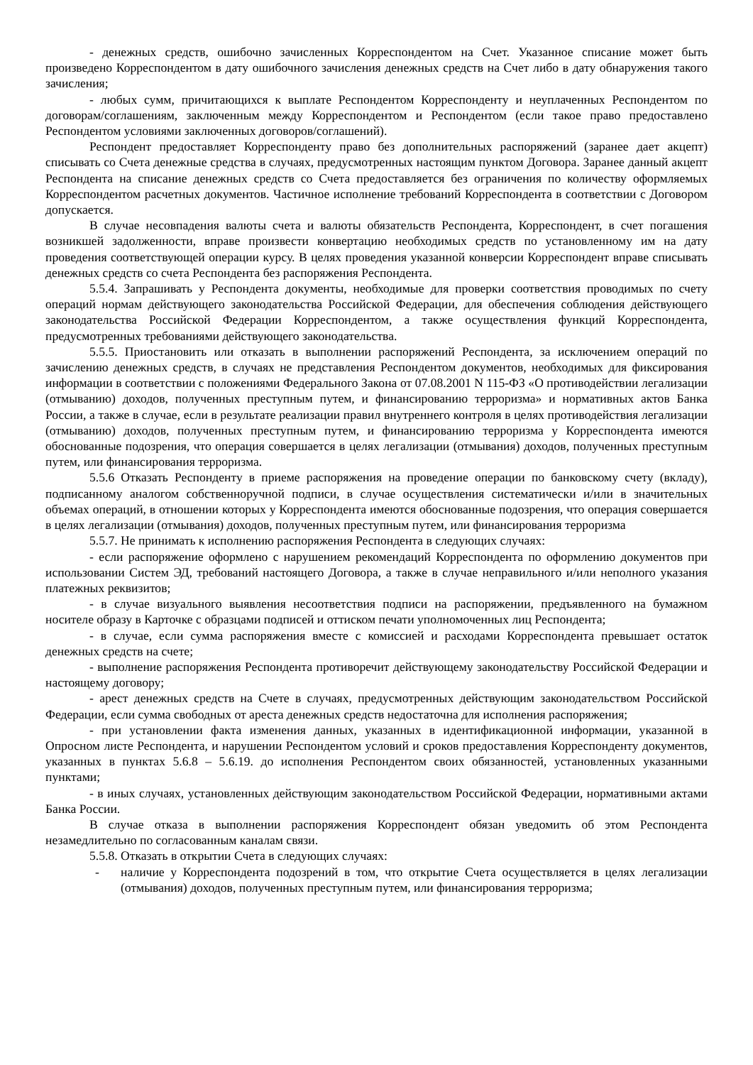- денежных средств, ошибочно зачисленных Корреспондентом на Счет. Указанное списание может быть произведено Корреспондентом в дату ошибочного зачисления денежных средств на Счет либо в дату обнаружения такого зачисления;
- любых сумм, причитающихся к выплате Респондентом Корреспонденту и неуплаченных Респондентом по договорам/соглашениям, заключенным между Корреспондентом и Респондентом (если такое право предоставлено Респондентом условиями заключенных договоров/соглашений).
Респондент предоставляет Корреспонденту право без дополнительных распоряжений (заранее дает акцепт) списывать со Счета денежные средства в случаях, предусмотренных настоящим пунктом Договора. Заранее данный акцепт Респондента на списание денежных средств со Счета предоставляется без ограничения по количеству оформляемых Корреспондентом расчетных документов. Частичное исполнение требований Корреспондента в соответствии с Договором допускается.
В случае несовпадения валюты счета и валюты обязательств Респондента, Корреспондент, в счет погашения возникшей задолженности, вправе произвести конвертацию необходимых средств по установленному им на дату проведения соответствующей операции курсу. В целях проведения указанной конверсии Корреспондент вправе списывать денежных средств со счета Респондента без распоряжения Респондента.
5.5.4. Запрашивать у Респондента документы, необходимые для проверки соответствия проводимых по счету операций нормам действующего законодательства Российской Федерации, для обеспечения соблюдения действующего законодательства Российской Федерации Корреспондентом, а также осуществления функций Корреспондента, предусмотренных требованиями действующего законодательства.
5.5.5. Приостановить или отказать в выполнении распоряжений Респондента, за исключением операций по зачислению денежных средств, в случаях не представления Респондентом документов, необходимых для фиксирования информации в соответствии с положениями Федерального Закона от 07.08.2001 N 115-ФЗ «О противодействии легализации (отмыванию) доходов, полученных преступным путем, и финансированию терроризма» и нормативных актов Банка России, а также в случае, если в результате реализации правил внутреннего контроля в целях противодействия легализации (отмыванию) доходов, полученных преступным путем, и финансированию терроризма у Корреспондента имеются обоснованные подозрения, что операция совершается в целях легализации (отмывания) доходов, полученных преступным путем, или финансирования терроризма.
5.5.6 Отказать Респонденту в приеме распоряжения на проведение операции по банковскому счету (вкладу), подписанному аналогом собственноручной подписи, в случае осуществления систематически и/или в значительных объемах операций, в отношении которых у Корреспондента имеются обоснованные подозрения, что операция совершается в целях легализации (отмывания) доходов, полученных преступным путем, или финансирования терроризма
5.5.7. Не принимать к исполнению распоряжения Респондента в следующих случаях:
- если распоряжение оформлено с нарушением рекомендаций Корреспондента по оформлению документов при использовании Систем ЭД, требований настоящего Договора, а также в случае неправильного и/или неполного указания платежных реквизитов;
- в случае визуального выявления несоответствия подписи на распоряжении, предъявленного на бумажном носителе образу в Карточке с образцами подписей и оттиском печати уполномоченных лиц Респондента;
- в случае, если сумма распоряжения вместе с комиссией и расходами Корреспондента превышает остаток денежных средств на счете;
- выполнение распоряжения Респондента противоречит действующему законодательству Российской Федерации и настоящему договору;
- арест денежных средств на Счете в случаях, предусмотренных действующим законодательством Российской Федерации, если сумма свободных от ареста денежных средств недостаточна для исполнения распоряжения;
- при установлении факта изменения данных, указанных в идентификационной информации, указанной в Опросном листе Респондента, и нарушении Респондентом условий и сроков предоставления Корреспонденту документов, указанных в пунктах 5.6.8 – 5.6.19. до исполнения Респондентом своих обязанностей, установленных указанными пунктами;
- в иных случаях, установленных действующим законодательством Российской Федерации, нормативными актами Банка России.
В случае отказа в выполнении распоряжения Корреспондент обязан уведомить об этом Респондента незамедлительно по согласованным каналам связи.
5.5.8. Отказать в открытии Счета в следующих случаях:
- наличие у Корреспондента подозрений в том, что открытие Счета осуществляется в целях легализации (отмывания) доходов, полученных преступным путем, или финансирования терроризма;